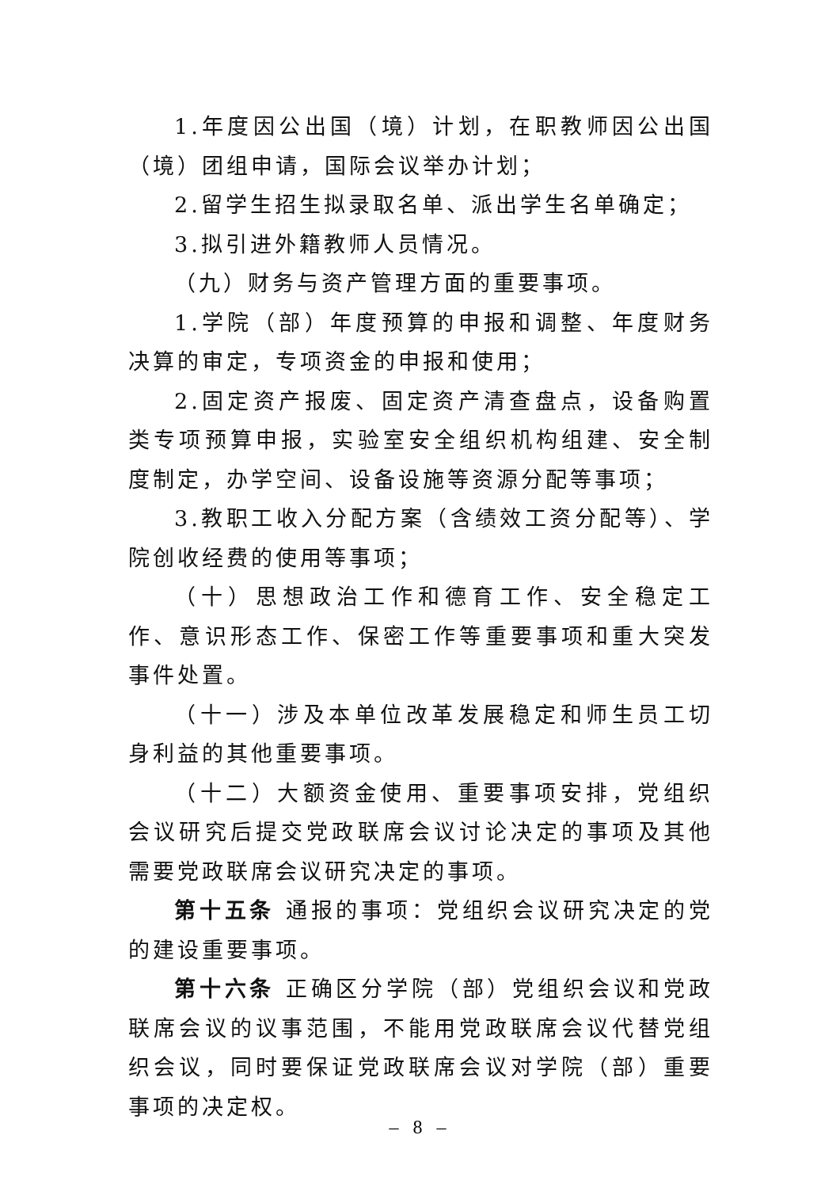1.年度因公出国（境）计划，在职教师因公出国（境）团组申请，国际会议举办计划；
2.留学生招生拟录取名单、派出学生名单确定；
3.拟引进外籍教师人员情况。
（九）财务与资产管理方面的重要事项。
1.学院（部）年度预算的申报和调整、年度财务决算的审定，专项资金的申报和使用；
2.固定资产报废、固定资产清查盘点，设备购置类专项预算申报，实验室安全组织机构组建、安全制度制定，办学空间、设备设施等资源分配等事项；
3.教职工收入分配方案（含绩效工资分配等）、学院创收经费的使用等事项；
（十）思想政治工作和德育工作、安全稳定工作、意识形态工作、保密工作等重要事项和重大突发事件处置。
（十一）涉及本单位改革发展稳定和师生员工切身利益的其他重要事项。
（十二）大额资金使用、重要事项安排，党组织会议研究后提交党政联席会议讨论决定的事项及其他需要党政联席会议研究决定的事项。
第十五条 通报的事项：党组织会议研究决定的党的建设重要事项。
第十六条 正确区分学院（部）党组织会议和党政联席会议的议事范围，不能用党政联席会议代替党组织会议，同时要保证党政联席会议对学院（部）重要事项的决定权。
– 8 –